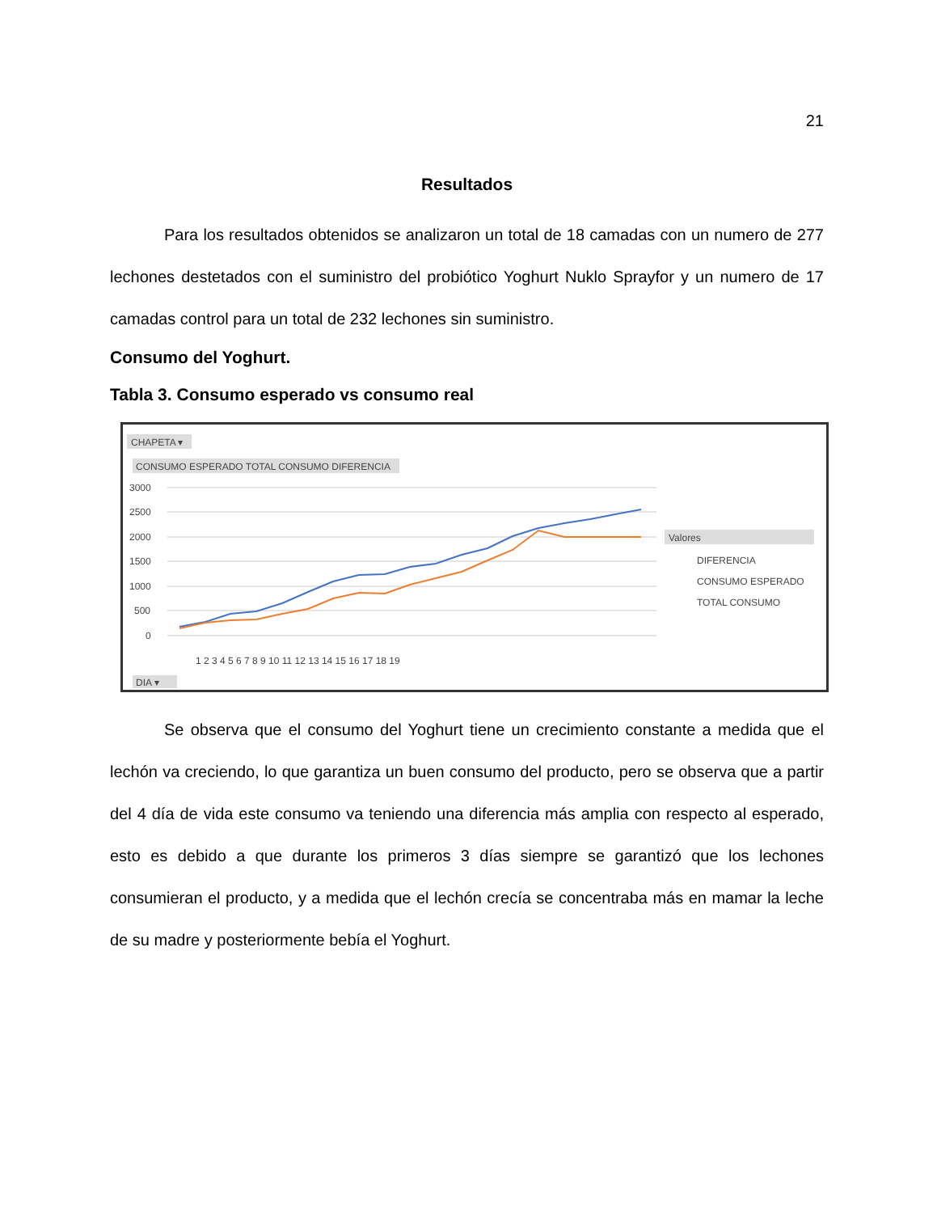21
Resultados
Para los resultados obtenidos se analizaron un total de 18 camadas con un numero de 277 lechones destetados con el suministro del probiótico Yoghurt Nuklo Sprayfor y un numero de 17 camadas control para un total de 232 lechones sin suministro.
Consumo del Yoghurt.
Tabla 3. Consumo esperado vs consumo real
CHAPETA ▾
CONSUMO ESPERADO TOTAL CONSUMO DIFERENCIA
3000
2500
2000
1500
1000
500
0
1 2 3 4 5 6 7 8 9 10 11 12 13 14 15 16 17 18 19
Valores
DIFERENCIA
CONSUMO ESPERADO
TOTAL CONSUMO
DIA ▾
Se observa que el consumo del Yoghurt tiene un crecimiento constante a medida que el lechón va creciendo, lo que garantiza un buen consumo del producto, pero se observa que a partir del 4 día de vida este consumo va teniendo una diferencia más amplia con respecto al esperado, esto es debido a que durante los primeros 3 días siempre se garantizó que los lechones consumieran el producto, y a medida que el lechón crecía se concentraba más en mamar la leche de su madre y posteriormente bebía el Yoghurt.